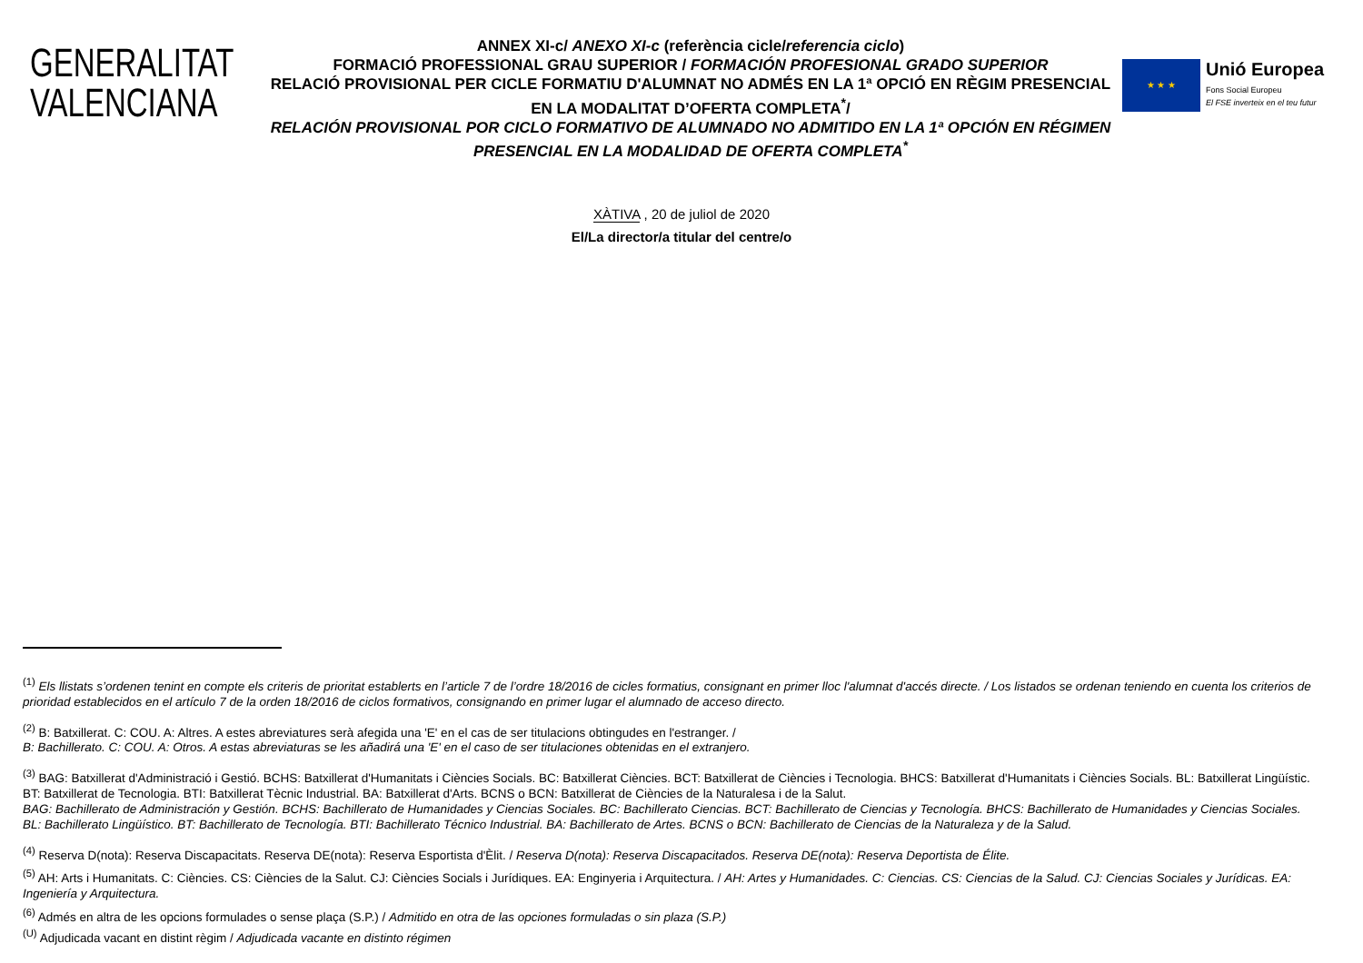GENERALITAT
VALENCIANA
ANNEX XI-c/ ANEXO XI-c (referència cicle/referencia ciclo)
FORMACIÓ PROFESSIONAL GRAU SUPERIOR / FORMACIÓN PROFESIONAL GRADO SUPERIOR
RELACIÓ PROVISIONAL PER CICLE FORMATIU D'ALUMNAT NO ADMÉS EN LA 1ª OPCIÓ EN RÈGIM PRESENCIAL EN LA MODALITAT D’OFERTA COMPLETA<sup>*</sup>/
RELACIÓN PROVISIONAL POR CICLO FORMATIVO DE ALUMNADO NO ADMITIDO EN LA 1ª OPCIÓN EN RÉGIMEN PRESENCIAL EN LA MODALIDAD DE OFERTA COMPLETA<sup>*</sup>
★ ★ ★
Unió Europea
Fons Social Europeu
El FSE inverteix en el teu futur
XÀTIVA , 20 de juliol de 2020
El/La director/a titular del centre/o
<sup>(1)</sup> Els llistats s’ordenen tenint en compte els criteris de prioritat establerts en l’article 7 de l’ordre 18/2016 de cicles formatius, consignant en primer lloc l'alumnat d'accés directe. / Los listados se ordenan teniendo en cuenta los criterios de prioridad establecidos en el artículo 7 de la orden 18/2016 de ciclos formativos, consignando en primer lugar el alumnado de acceso directo.
<sup>(2)</sup> B: Batxillerat. C: COU. A: Altres. A estes abreviatures serà afegida una 'E' en el cas de ser titulacions obtingudes en l'estranger. /
B: Bachillerato. C: COU. A: Otros. A estas abreviaturas se les añadirá una 'E' en el caso de ser titulaciones obtenidas en el extranjero.
<sup>(3)</sup> BAG: Batxillerat d'Administració i Gestió. BCHS: Batxillerat d'Humanitats i Ciències Socials. BC: Batxillerat Ciències. BCT: Batxillerat de Ciències i Tecnologia. BHCS: Batxillerat d'Humanitats i Ciències Socials. BL: Batxillerat Lingüístic. BT: Batxillerat de Tecnologia. BTI: Batxillerat Tècnic Industrial. BA: Batxillerat d'Arts. BCNS o BCN: Batxillerat de Ciències de la Naturalesa i de la Salut.
BAG: Bachillerato de Administración y Gestión. BCHS: Bachillerato de Humanidades y Ciencias Sociales. BC: Bachillerato Ciencias. BCT: Bachillerato de Ciencias y Tecnología. BHCS: Bachillerato de Humanidades y Ciencias Sociales. BL: Bachillerato Lingüístico. BT: Bachillerato de Tecnología. BTI: Bachillerato Técnico Industrial. BA: Bachillerato de Artes. BCNS o BCN: Bachillerato de Ciencias de la Naturaleza y de la Salud.
<sup>(4)</sup> Reserva D(nota): Reserva Discapacitats. Reserva DE(nota): Reserva Esportista d'Èlit. / Reserva D(nota): Reserva Discapacitados. Reserva DE(nota): Reserva Deportista de Élite.
<sup>(5)</sup> AH: Arts i Humanitats. C: Ciències. CS: Ciències de la Salut. CJ: Ciències Socials i Jurídiques. EA: Enginyeria i Arquitectura. / AH: Artes y Humanidades. C: Ciencias. CS: Ciencias de la Salud. CJ: Ciencias Sociales y Jurídicas. EA: Ingeniería y Arquitectura.
<sup>(6)</sup> Admés en altra de les opcions formulades o sense plaça (S.P.) / Admitido en otra de las opciones formuladas o sin plaza (S.P.)
<sup>(U)</sup> Adjudicada vacant en distint règim / Adjudicada vacante en distinto régimen